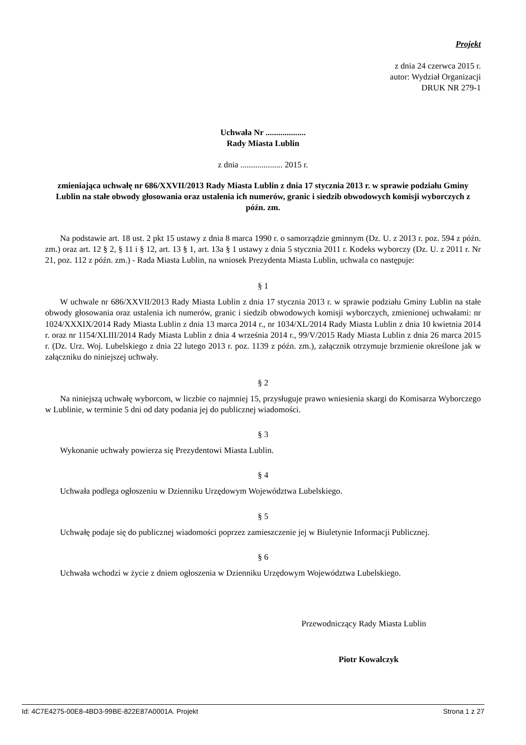Projekt
z dnia 24 czerwca 2015 r.
autor: Wydział Organizacji
DRUK NR 279-1
Uchwała Nr ...................
Rady Miasta Lublin
z dnia .................... 2015 r.
zmieniająca uchwałę nr 686/XXVII/2013 Rady Miasta Lublin z dnia 17 stycznia 2013 r. w sprawie podziału Gminy Lublin na stałe obwody głosowania oraz ustalenia ich numerów, granic i siedzib obwodowych komisji wyborczych z późn. zm.
Na podstawie art. 18 ust. 2 pkt 15 ustawy z dnia 8 marca 1990 r. o samorządzie gminnym (Dz. U. z 2013 r. poz. 594 z późn. zm.) oraz art. 12 § 2, § 11 i § 12, art. 13 § 1, art. 13a § 1 ustawy z dnia 5 stycznia 2011 r. Kodeks wyborczy (Dz. U. z 2011 r. Nr 21, poz. 112 z późn. zm.) - Rada Miasta Lublin, na wniosek Prezydenta Miasta Lublin, uchwala co następuje:
§ 1
W uchwale nr 686/XXVII/2013 Rady Miasta Lublin z dnia 17 stycznia 2013 r. w sprawie podziału Gminy Lublin na stałe obwody głosowania oraz ustalenia ich numerów, granic i siedzib obwodowych komisji wyborczych, zmienionej uchwałami: nr 1024/XXXIX/2014 Rady Miasta Lublin z dnia 13 marca 2014 r., nr 1034/XL/2014 Rady Miasta Lublin z dnia 10 kwietnia 2014 r. oraz nr 1154/XLIII/2014 Rady Miasta Lublin z dnia 4 września 2014 r., 99/V/2015 Rady Miasta Lublin z dnia 26 marca 2015 r. (Dz. Urz. Woj. Lubelskiego z dnia 22 lutego 2013 r. poz. 1139 z późn. zm.), załącznik otrzymuje brzmienie określone jak w załączniku do niniejszej uchwały.
§ 2
Na niniejszą uchwałę wyborcom, w liczbie co najmniej 15, przysługuje prawo wniesienia skargi do Komisarza Wyborczego w Lublinie, w terminie 5 dni od daty podania jej do publicznej wiadomości.
§ 3
Wykonanie uchwały powierza się Prezydentowi Miasta Lublin.
§ 4
Uchwała podlega ogłoszeniu w Dzienniku Urzędowym Województwa Lubelskiego.
§ 5
Uchwałę podaje się do publicznej wiadomości poprzez zamieszczenie jej w Biuletynie Informacji Publicznej.
§ 6
Uchwała wchodzi w życie z dniem ogłoszenia w Dzienniku Urzędowym Województwa Lubelskiego.
Przewodniczący Rady Miasta Lublin
Piotr Kowalczyk
Id: 4C7E4275-00E8-4BD3-99BE-822E87A0001A. Projekt Strona 1 z 27